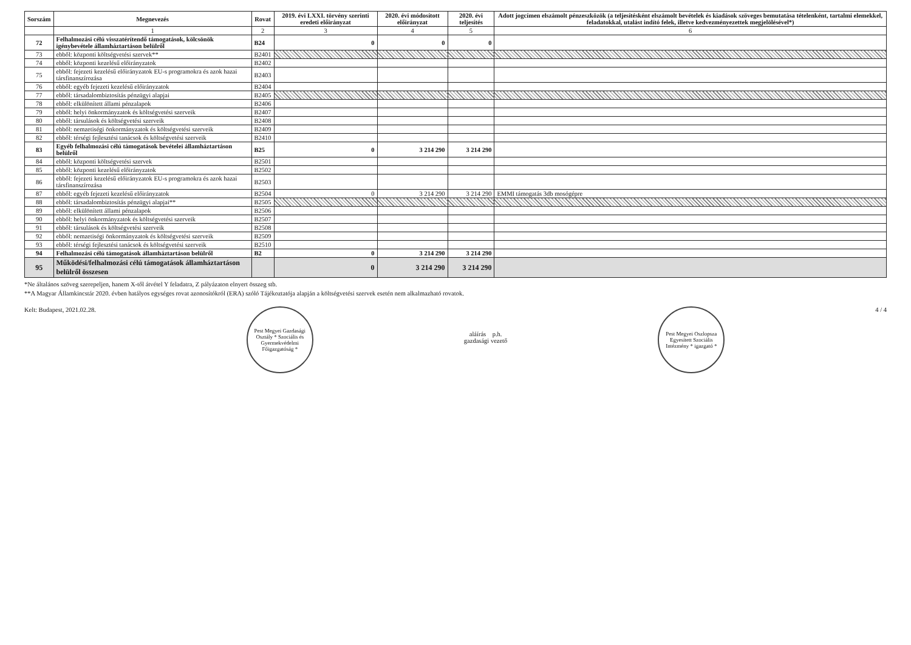| Sorszám | Megnevezés | Rovat | 2019. évi LXXI. törvény szerinti eredeti előirányzat | 2020. évi módosított előirányzat | 2020. évi teljesítés | Adott jogcímen elszámolt pénzeszközök (a teljesítésként elszámolt bevételek és kiadások szöveges bemutatása tételenként, tartalmi elemekkel, feladatokkal, utalást indító felek, illetve kedvezményezettek megjelölésével*) |
| --- | --- | --- | --- | --- | --- | --- |
| | 1 | 2 | 3 | 4 | 5 | 6 |
| 72 | Felhalmozási célú visszatérítendő támogatások, kölcsönök igénybevétele államháztartáson belülről | B24 | 0 | 0 | 0 | |
| 73 | ebből: központi költségvetési szervek** | B2401 | | | | |
| 74 | ebből: központi kezelésű előirányzatok | B2402 | | | | |
| 75 | ebből: fejezeti kezelésű előirányzatok EU-s programokra és azok hazai társfinanszírozása | B2403 | | | | |
| 76 | ebből: egyéb fejezeti kezelésű előirányzatok | B2404 | | | | |
| 77 | ebből: társadalombiztosítás pénzügyi alapjai | B2405 | | | | |
| 78 | ebből: elkülönített állami pénzalapok | B2406 | | | | |
| 79 | ebből: helyi önkormányzatok és költségvetési szerveik | B2407 | | | | |
| 80 | ebből: társulások és költségvetési szerveik | B2408 | | | | |
| 81 | ebből: nemzetiségi önkormányzatok és költségvetési szerveik | B2409 | | | | |
| 82 | ebből: térségi fejlesztési tanácsok és költségvetési szerveik | B2410 | | | | |
| 83 | Egyéb felhalmozási célú támogatások bevételei államháztartáson belülről | B25 | 0 | 3 214 290 | 3 214 290 | |
| 84 | ebből: központi költségvetési szervek | B2501 | | | | |
| 85 | ebből: központi kezelésű előirányzatok | B2502 | | | | |
| 86 | ebből: fejezeti kezelésű előirányzatok EU-s programokra és azok hazai társfinanszírozása | B2503 | | | | |
| 87 | ebből: egyéb fejezeti kezelésű előirányzatok | B2504 | 0 | 3 214 290 | 3 214 290 | EMMI támogatás 3db mosógépre |
| 88 | ebből: társadalombiztosítás pénzügyi alapjai** | B2505 | | | | |
| 89 | ebből: elkülönített állami pénzalapok | B2506 | | | | |
| 90 | ebből: helyi önkormányzatok és költségvetési szerveik | B2507 | | | | |
| 91 | ebből: társulások és költségvetési szerveik | B2508 | | | | |
| 92 | ebből: nemzetiségi önkormányzatok és költségvetési szerveik | B2509 | | | | |
| 93 | ebből: térségi fejlesztési tanácsok és költségvetési szerveik | B2510 | | | | |
| 94 | Felhalmozási célú támogatások államháztartáson belülről | B2 | 0 | 3 214 290 | 3 214 290 | |
| 95 | Működési/felhalmozási célú támogatások államháztartáson belülről összesen | | 0 | 3 214 290 | 3 214 290 | |
*Ne általános szöveg szerepeljen, hanem X-től átvétel Y feladatra, Z pályázaton elnyert összeg stb.
**A Magyar Államkincstár 2020. évben hatályos egységes rovat azonosítókról (ERA) szóló Tájékoztatója alapján a költségvetési szervek esetén nem alkalmazható rovatok.
Kelt: Budapest, 2021.02.28.
Pest Megyei Gazdasági Osztály * Szociális és Gyermekvédelmi Főigazgatóság *
aláírás p.h.
gazdasági vezető
Pest Megyei Oszlopsza Egyesített Szociális Intézmény * igazgató *
4 / 4